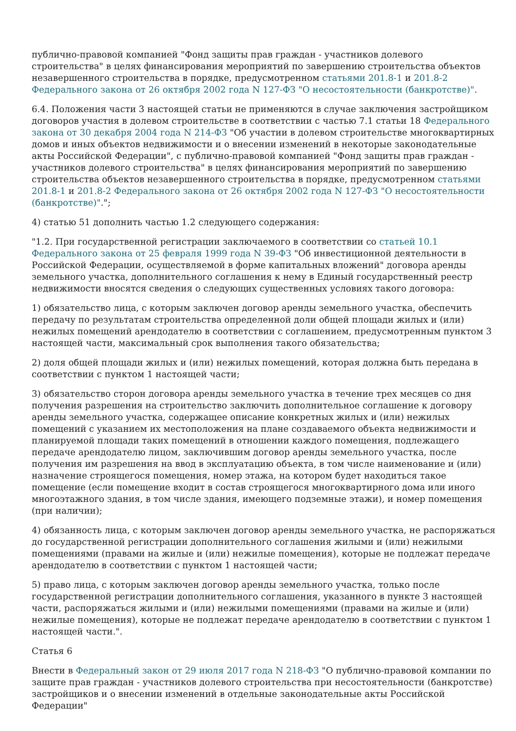публично-правовой компанией "Фонд защиты прав граждан - участников долевого строительства" в целях финансирования мероприятий по завершению строительства объектов незавершенного строительства в порядке, предусмотренном статьями 201.8-1 и 201.8-2 Федерального закона от 26 октября 2002 года N 127-ФЗ "О несостоятельности (банкротстве)".
6.4. Положения части 3 настоящей статьи не применяются в случае заключения застройщиком договоров участия в долевом строительстве в соответствии с частью 7.1 статьи 18 Федерального закона от 30 декабря 2004 года N 214-ФЗ "Об участии в долевом строительстве многоквартирных домов и иных объектов недвижимости и о внесении изменений в некоторые законодательные акты Российской Федерации", с публично-правовой компанией "Фонд защиты прав граждан - участников долевого строительства" в целях финансирования мероприятий по завершению строительства объектов незавершенного строительства в порядке, предусмотренном статьями 201.8-1 и 201.8-2 Федерального закона от 26 октября 2002 года N 127-ФЗ "О несостоятельности (банкротстве)".";
4) статью 51 дополнить частью 1.2 следующего содержания:
"1.2. При государственной регистрации заключаемого в соответствии со статьей 10.1 Федерального закона от 25 февраля 1999 года N 39-ФЗ "Об инвестиционной деятельности в Российской Федерации, осуществляемой в форме капитальных вложений" договора аренды земельного участка, дополнительного соглашения к нему в Единый государственный реестр недвижимости вносятся сведения о следующих существенных условиях такого договора:
1) обязательство лица, с которым заключен договор аренды земельного участка, обеспечить передачу по результатам строительства определенной доли общей площади жилых и (или) нежилых помещений арендодателю в соответствии с соглашением, предусмотренным пунктом 3 настоящей части, максимальный срок выполнения такого обязательства;
2) доля общей площади жилых и (или) нежилых помещений, которая должна быть передана в соответствии с пунктом 1 настоящей части;
3) обязательство сторон договора аренды земельного участка в течение трех месяцев со дня получения разрешения на строительство заключить дополнительное соглашение к договору аренды земельного участка, содержащее описание конкретных жилых и (или) нежилых помещений с указанием их местоположения на плане создаваемого объекта недвижимости и планируемой площади таких помещений в отношении каждого помещения, подлежащего передаче арендодателю лицом, заключившим договор аренды земельного участка, после получения им разрешения на ввод в эксплуатацию объекта, в том числе наименование и (или) назначение строящегося помещения, номер этажа, на котором будет находиться такое помещение (если помещение входит в состав строящегося многоквартирного дома или иного многоэтажного здания, в том числе здания, имеющего подземные этажи), и номер помещения (при наличии);
4) обязанность лица, с которым заключен договор аренды земельного участка, не распоряжаться до государственной регистрации дополнительного соглашения жилыми и (или) нежилыми помещениями (правами на жилые и (или) нежилые помещения), которые не подлежат передаче арендодателю в соответствии с пунктом 1 настоящей части;
5) право лица, с которым заключен договор аренды земельного участка, только после государственной регистрации дополнительного соглашения, указанного в пункте 3 настоящей части, распоряжаться жилыми и (или) нежилыми помещениями (правами на жилые и (или) нежилые помещения), которые не подлежат передаче арендодателю в соответствии с пунктом 1 настоящей части.".
Статья 6
Внести в Федеральный закон от 29 июля 2017 года N 218-ФЗ "О публично-правовой компании по защите прав граждан - участников долевого строительства при несостоятельности (банкротстве) застройщиков и о внесении изменений в отдельные законодательные акты Российской Федерации"